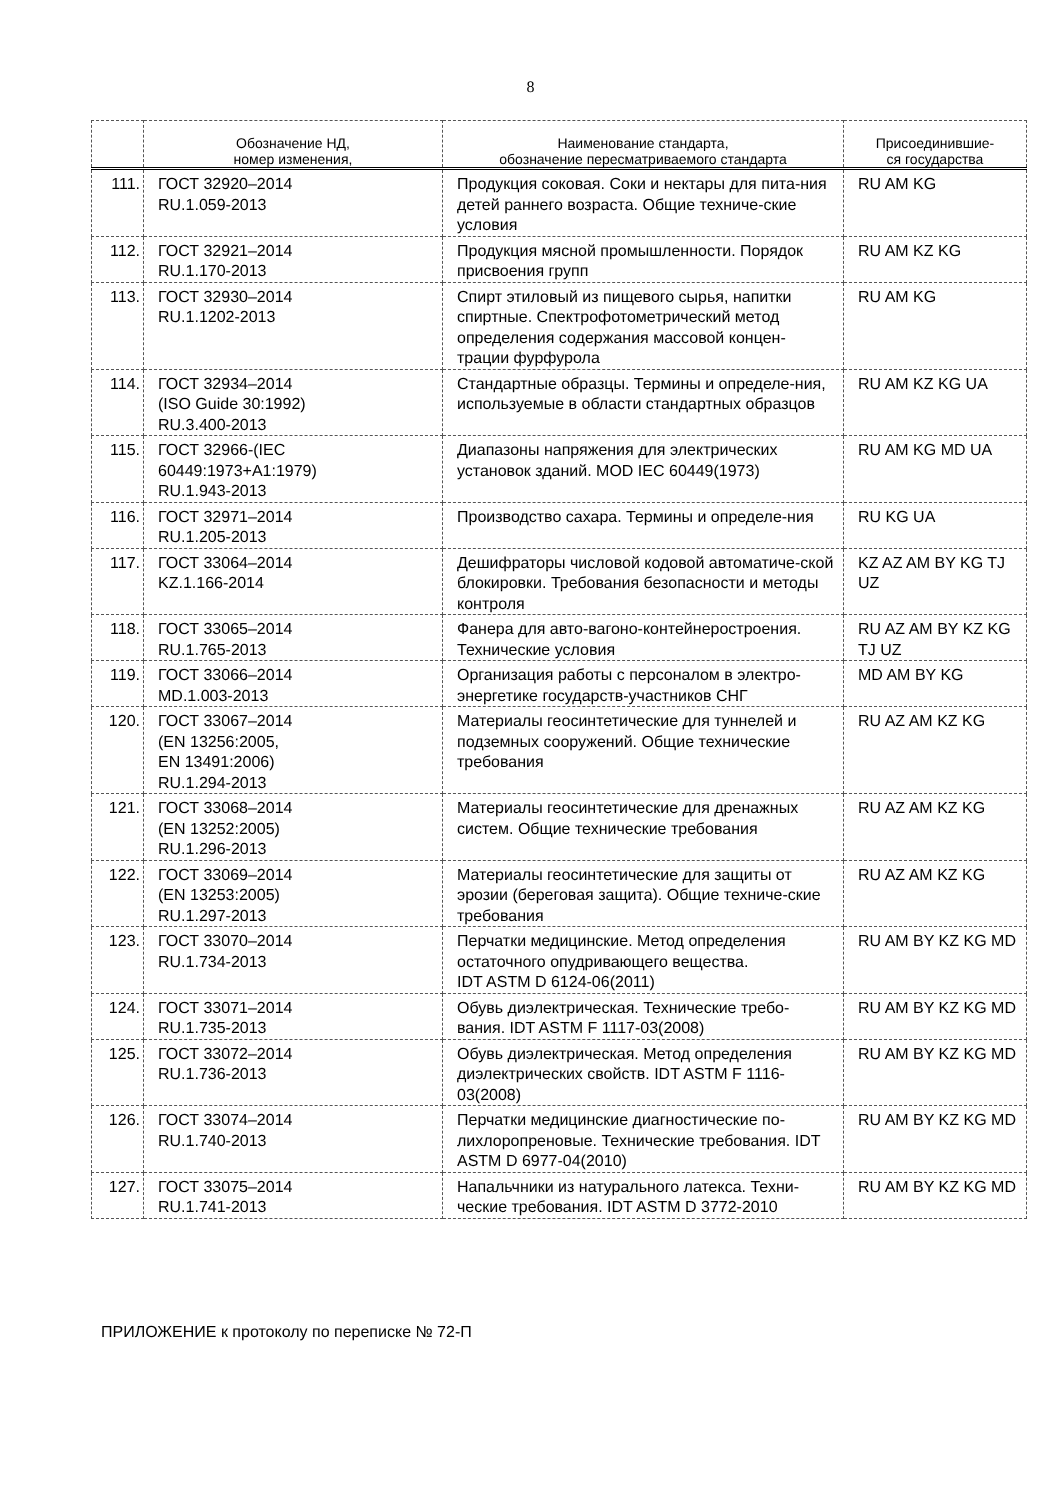8
| | Обозначение НД, номер изменения, | Наименование стандарта, обозначение пересматриваемого стандарта | Присоединившие- ся государства |
| --- | --- | --- | --- |
| 111. | ГОСТ 32920–2014 RU.1.059-2013 | Продукция соковая. Соки и нектары для пита-ния детей раннего возраста. Общие техниче-ские условия | RU AM KG |
| 112. | ГОСТ 32921–2014 RU.1.170-2013 | Продукция мясной промышленности. Порядок присвоения групп | RU AM KZ KG |
| 113. | ГОСТ 32930–2014 RU.1.1202-2013 | Спирт этиловый из пищевого сырья, напитки спиртные. Спектрофотометрический метод определения содержания массовой концен-трации фурфурола | RU AM KG |
| 114. | ГОСТ 32934–2014 (ISO Guide 30:1992) RU.3.400-2013 | Стандартные образцы. Термины и определе-ния, используемые в области стандартных образцов | RU AM KZ KG UA |
| 115. | ГОСТ 32966-(IEC 60449:1973+A1:1979) RU.1.943-2013 | Диапазоны напряжения для электрических установок зданий. MOD IEC 60449(1973) | RU AM KG MD UA |
| 116. | ГОСТ 32971–2014 RU.1.205-2013 | Производство сахара. Термины и определе-ния | RU KG UA |
| 117. | ГОСТ 33064–2014 KZ.1.166-2014 | Дешифраторы числовой кодовой автоматиче-ской блокировки. Требования безопасности и методы контроля | KZ AZ AM BY KG TJ UZ |
| 118. | ГОСТ 33065–2014 RU.1.765-2013 | Фанера для авто-вагоно-контейнеростроения. Технические условия | RU AZ AM BY KZ KG TJ UZ |
| 119. | ГОСТ 33066–2014 MD.1.003-2013 | Организация работы с персоналом в электро-энергетике государств-участников СНГ | MD AM BY KG |
| 120. | ГОСТ 33067–2014 (EN 13256:2005, EN 13491:2006) RU.1.294-2013 | Материалы геосинтетические для туннелей и подземных сооружений. Общие технические требования | RU AZ AM KZ KG |
| 121. | ГОСТ 33068–2014 (EN 13252:2005) RU.1.296-2013 | Материалы геосинтетические для дренажных систем. Общие технические требования | RU AZ AM KZ KG |
| 122. | ГОСТ 33069–2014 (EN 13253:2005) RU.1.297-2013 | Материалы геосинтетические для защиты от эрозии (береговая защита). Общие техниче-ские требования | RU AZ AM KZ KG |
| 123. | ГОСТ 33070–2014 RU.1.734-2013 | Перчатки медицинские. Метод определения остаточного опудривающего вещества. IDT ASTM D 6124-06(2011) | RU AM BY KZ KG MD |
| 124. | ГОСТ 33071–2014 RU.1.735-2013 | Обувь диэлектрическая. Технические требо-вания. IDT ASTM F 1117-03(2008) | RU AM BY KZ KG MD |
| 125. | ГОСТ 33072–2014 RU.1.736-2013 | Обувь диэлектрическая. Метод определения диэлектрических свойств. IDT ASTM F 1116-03(2008) | RU AM BY KZ KG MD |
| 126. | ГОСТ 33074–2014 RU.1.740-2013 | Перчатки медицинские диагностические по-лихлоропреновые. Технические требования. IDT ASTM D 6977-04(2010) | RU AM BY KZ KG MD |
| 127. | ГОСТ 33075–2014 RU.1.741-2013 | Напальчники из натурального латекса. Техни-ческие требования. IDT ASTM D 3772-2010 | RU AM BY KZ KG MD |
ПРИЛОЖЕНИЕ к протоколу по переписке № 72-П